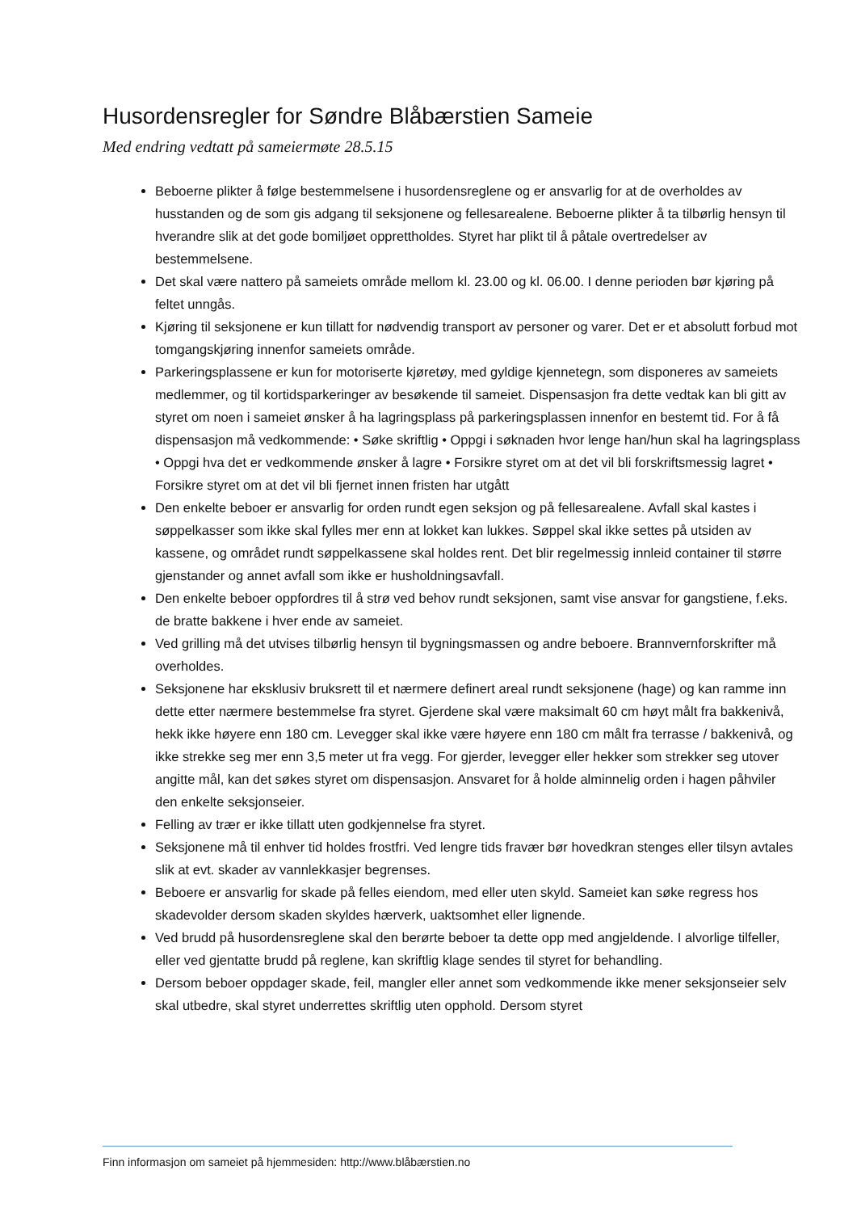Husordensregler for Søndre Blåbærstien Sameie
Med endring vedtatt på sameiermøte 28.5.15
Beboerne plikter å følge bestemmelsene i husordensreglene og er ansvarlig for at de overholdes av husstanden og de som gis adgang til seksjonene og fellesarealene. Beboerne plikter å ta tilbørlig hensyn til hverandre slik at det gode bomiljøet opprettholdes. Styret har plikt til å påtale overtredelser av bestemmelsene.
Det skal være nattero på sameiets område mellom kl. 23.00 og kl. 06.00. I denne perioden bør kjøring på feltet unngås.
Kjøring til seksjonene er kun tillatt for nødvendig transport av personer og varer. Det er et absolutt forbud mot tomgangskjøring innenfor sameiets område.
Parkeringsplassene er kun for motoriserte kjøretøy, med gyldige kjennetegn, som disponeres av sameiets medlemmer, og til kortidsparkeringer av besøkende til sameiet. Dispensasjon fra dette vedtak kan bli gitt av styret om noen i sameiet ønsker å ha lagringsplass på parkeringsplassen innenfor en bestemt tid. For å få dispensasjon må vedkommende: • Søke skriftlig • Oppgi i søknaden hvor lenge han/hun skal ha lagringsplass • Oppgi hva det er vedkommende ønsker å lagre • Forsikre styret om at det vil bli forskriftsmessig lagret • Forsikre styret om at det vil bli fjernet innen fristen har utgått
Den enkelte beboer er ansvarlig for orden rundt egen seksjon og på fellesarealene. Avfall skal kastes i søppelkasser som ikke skal fylles mer enn at lokket kan lukkes. Søppel skal ikke settes på utsiden av kassene, og området rundt søppelkassene skal holdes rent. Det blir regelmessig innleid container til større gjenstander og annet avfall som ikke er husholdningsavfall.
Den enkelte beboer oppfordres til å strø ved behov rundt seksjonen, samt vise ansvar for gangstiene, f.eks. de bratte bakkene i hver ende av sameiet.
Ved grilling må det utvises tilbørlig hensyn til bygningsmassen og andre beboere. Brannvernforskrifter må overholdes.
Seksjonene har eksklusiv bruksrett til et nærmere definert areal rundt seksjonene (hage) og kan ramme inn dette etter nærmere bestemmelse fra styret. Gjerdene skal være maksimalt 60 cm høyt målt fra bakkenivå, hekk ikke høyere enn 180 cm. Levegger skal ikke være høyere enn 180 cm målt fra terrasse / bakkenivå, og ikke strekke seg mer enn 3,5 meter ut fra vegg. For gjerder, levegger eller hekker som strekker seg utover angitte mål, kan det søkes styret om dispensasjon. Ansvaret for å holde alminnelig orden i hagen påhviler den enkelte seksjonseier.
Felling av trær er ikke tillatt uten godkjennelse fra styret.
Seksjonene må til enhver tid holdes frostfri. Ved lengre tids fravær bør hovedkran stenges eller tilsyn avtales slik at evt. skader av vannlekkasjer begrenses.
Beboere er ansvarlig for skade på felles eiendom, med eller uten skyld. Sameiet kan søke regress hos skadevolder dersom skaden skyldes hærverk, uaktsomhet eller lignende.
Ved brudd på husordensreglene skal den berørte beboer ta dette opp med angjeldende. I alvorlige tilfeller, eller ved gjentatte brudd på reglene, kan skriftlig klage sendes til styret for behandling.
Dersom beboer oppdager skade, feil, mangler eller annet som vedkommende ikke mener seksjonseier selv skal utbedre, skal styret underrettes skriftlig uten opphold. Dersom styret
Finn informasjon om sameiet på hjemmesiden: http://www.blåbærstien.no